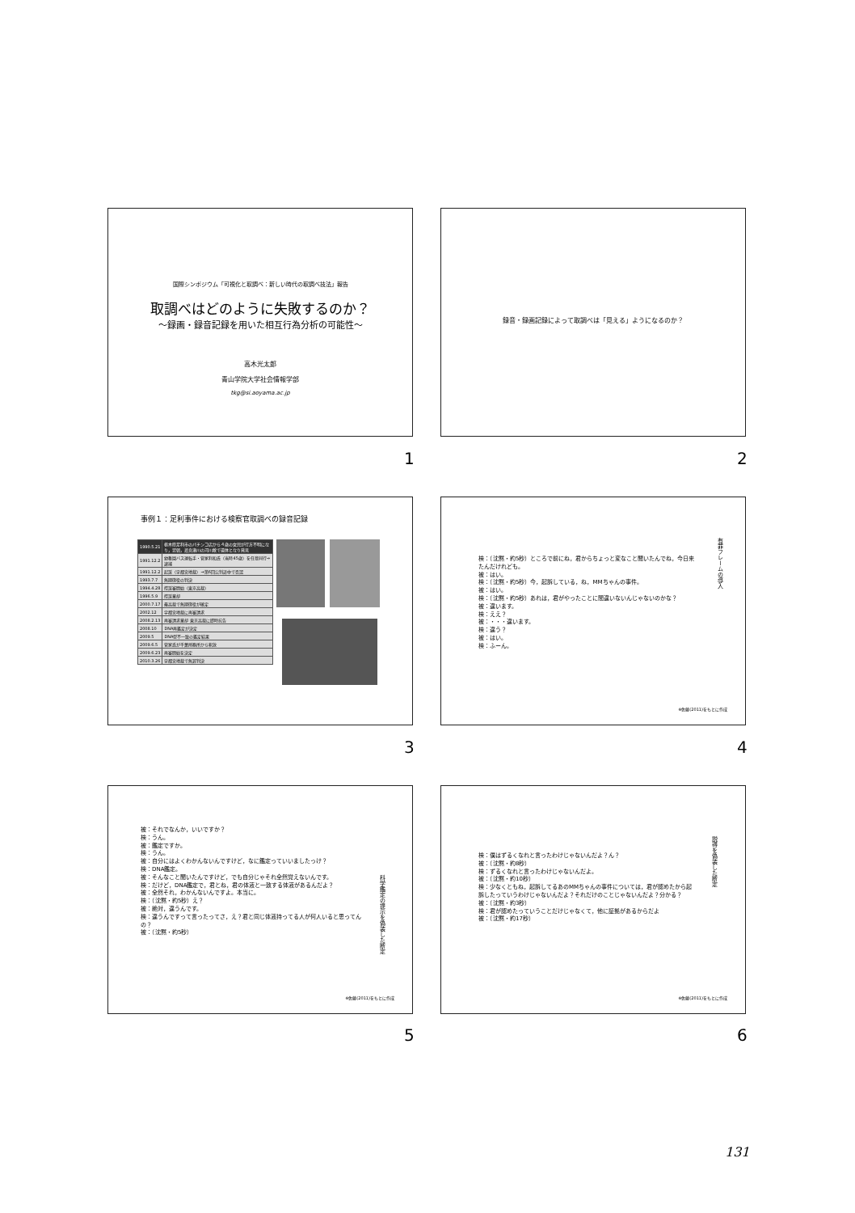国際シンポジウム「可視化と取調べ：新しい時代の取調べ技法」報告
取調べはどのように失敗するのか？
〜録画・録音記録を用いた相互行為分析の可能性〜
高木光太郎
青山学院大学社会情報学部
tkg@si.aoyama.ac.jp
1
録音・録画記録によって取調べは「見える」ようになるのか？
2
事例１：足利事件における検察官取調べの録音記録
| 1990.5.21 | 栃木県足利市のパチンコ店から４歳の女児が行方不明になり，翌朝，渡良瀬川の河川敷で遺体となり発見 |
| 1991.12.2 | 幼稚園バス運転手・菅家利和氏（当時45歳）を任意同行→逮捕 |
| 1991.12.2 | 起訴（宇都宮地裁）→第6回公判途中で否認 |
| 1993.7.7 | 無期懲役の判決 |
| 1994.4.28 | 控訴審開始（東京高裁） |
| 1996.5.9 | 控訴棄却 |
| 2000.7.17 | 最高裁で無期懲役が確定 |
| 2002.12 | 宇都宮地裁に再審請求 |
| 2008.2.13 | 再審請求棄却 東京高裁に即時抗告 |
| 2008.10 | DNA再鑑定が決定 |
| 2009.5 | DNA型不一致の鑑定結果 |
| 2009.6.5 | 菅家氏が千葉刑務所から釈放 |
| 2009.6.23 | 再審開始を決定 |
| 2010.3.26 | 宇都宮地裁で無罪判決 |
3
検：（沈黙・約5秒）ところで前にね，君からちょっと変なこと聞いたんでね，今日来たんだけれども。
被：はい。
検：（沈黙・約5秒）今，起訴している，ね，MMちゃんの事件。
被：はい。
検：（沈黙・約5秒）あれは，君がやったことに間違いないんじゃないのかな？
被：違います。
検：ええ？
被：・・・違います。
検：違う？
被：はい。
検：ふーん。
有罪フレームの導入
※佐藤(2011)をもとに作成
4
被：それでなんか，いいですか？
検：うん。
被：鑑定ですか。
検：うん。
被：自分にはよくわかんないんですけど，なに鑑定っていいましたっけ？
検：DNA鑑定。
被：そんなこと聞いたんですけど，でも自分じゃそれ全然覚えないんです。
検：だけど，DNA鑑定で，君とね，君の体液と一致する体液があるんだよ？
被：全然それ，わかんないんですよ。本当に。
検：（沈黙・約5秒）え？
被：絶対，違うんです。
検：違うんですって言ったってさ，え？君と同じ体液持ってる人が何人いると思ってんの？
被：（沈黙・約5秒）
科学鑑定の提示を偽装した断定
※佐藤(2011)をもとに作成
5
検：僕はずるくなれと言ったわけじゃないんだよ？ん？
被：（沈黙・約8秒）
検：ずるくなれと言ったわけじゃないんだよ。
被：（沈黙・約10秒）
検：少なくともね，起訴してるあのMMちゃんの事件については，君が認めたから起訴したっていうわけじゃないんだよ？それだけのことじゃないんだよ？分かる？
被：（沈黙・約3秒）
検：君が認めたっていうことだけじゃなくて，他に証拠があるからだよ
被：（沈黙・約17秒）
説得を偽装した断定
※佐藤(2011)をもとに作成
6
131